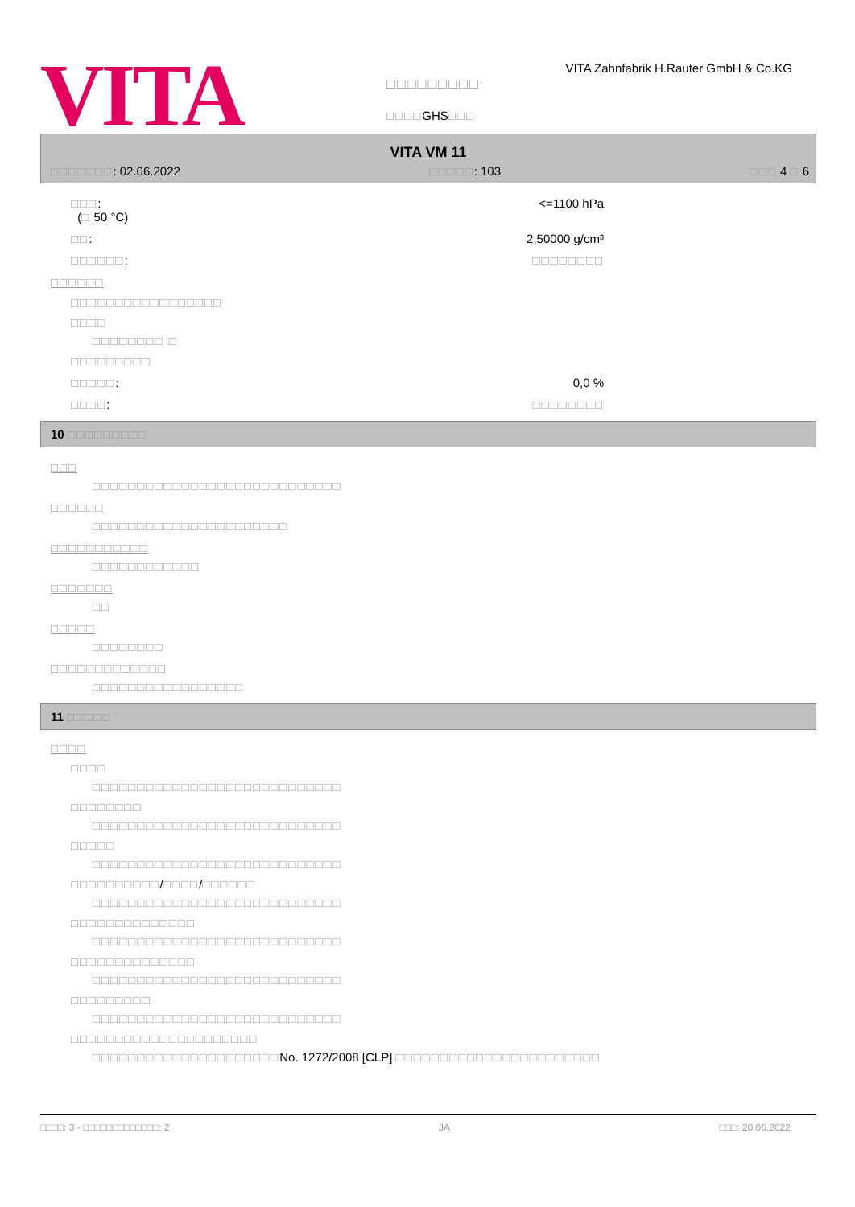VITA
□□□□□□□□□
□□□□GHS□□□
VITA Zahnfabrik H.Rauter GmbH & Co.KG
VITA VM 11
□□□□□□□: 02.06.2022 □□□□□: 103 □□□ 4 □ 6
□□□:
(□ 50 °C) <=1100 hPa
□□: 2,50000 g/cm³
□□□□□□: □□□□□□□□
□□□□□□
□□□□□□□□□□□□□□□□□
□□□□
□□□□□□□□ □
□□□□□□□□□
□□□□□: 0,0 %
□□□□: □□□□□□□□
10 □□□□□□□□□
□□□
□□□□□□□□□□□□□□□□□□□□□□□□□□□□
□□□□□□
□□□□□□□□□□□□□□□□□□□□□□
□□□□□□□□□□□
□□□□□□□□□□□□
□□□□□□□
□□
□□□□□
□□□□□□□□
□□□□□□□□□□□□□
□□□□□□□□□□□□□□□□□
11 □□□□□
□□□□
□□□□
□□□□□□□□□□□□□□□□□□□□□□□□□□□□
□□□□□□□□
□□□□□□□□□□□□□□□□□□□□□□□□□□□□
□□□□□
□□□□□□□□□□□□□□□□□□□□□□□□□□□□
□□□□□□□□□□/□□□□/□□□□□□
□□□□□□□□□□□□□□□□□□□□□□□□□□□□
□□□□□□□□□□□□□□
□□□□□□□□□□□□□□□□□□□□□□□□□□□□
□□□□□□□□□□□□□□
□□□□□□□□□□□□□□□□□□□□□□□□□□□□
□□□□□□□□□
□□□□□□□□□□□□□□□□□□□□□□□□□□□□
□□□□□□□□□□□□□□□□□□□□□
□□□□□□□□□□□□□□□□□□□□□No. 1272/2008 [CLP] □□□□□□□□□□□□□□□□□□□□□□□
□□□□: 3 - □□□□□□□□□□□□□: 2 JA □□□: 20.06.2022